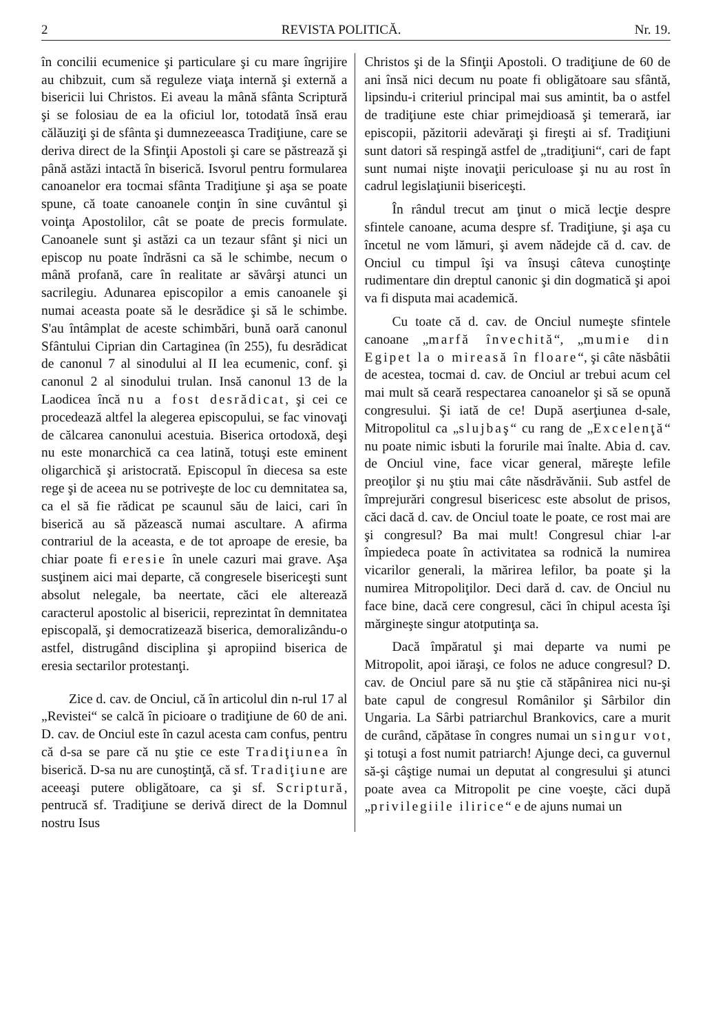2 REVISTA POLITICĂ. Nr. 19.
în concilii ecumenice şi particulare şi cu mare îngrijire au chibzuit, cum să reguleze viaţa internă şi externă a bisericii lui Christos. Ei aveau la mână sfânta Scriptură şi se folosiau de ea la oficiul lor, totodată însă erau călăuziţi şi de sfânta şi dumnezeeasca Tradiţiune, care se deriva direct de la Sfinţii Apostoli şi care se păstrează şi până astăzi intactă în biserică. Isvorul pentru formularea canoanelor era tocmai sfânta Tradiţiune şi aşa se poate spune, că toate canoanele conţin în sine cuvântul şi voinţa Apostolilor, cât se poate de precis formulate. Canoanele sunt şi astăzi ca un tezaur sfânt şi nici un episcop nu poate îndrăsni ca să le schimbe, necum o mână profană, care în realitate ar săvârşi atunci un sacrilegiu. Adunarea episcopilor a emis canoanele şi numai aceasta poate să le desrădice şi să le schimbe. S'au întâmplat de aceste schimbări, bună oară canonul Sfântului Ciprian din Cartaginea (în 255), fu desrădicat de canonul 7 al sinodului al II lea ecumenic, conf. şi canonul 2 al sinodului trulan. Insă canonul 13 de la Laodicea încă nu a fost desrădicat, şi cei ce procedează altfel la alegerea episcopului, se fac vinovaţi de călcarea canonului acestuia. Biserica ortodoxă, deşi nu este monarchică ca cea latină, totuşi este eminent oligarchică şi aristocrată. Episcopul în diecesa sa este rege şi de aceea nu se potriveşte de loc cu demnitatea sa, ca el să fie rădicat pe scaunul său de laici, cari în biserică au să păzească numai ascultare. A afirma contrariul de la aceasta, e de tot aproape de eresie, ba chiar poate fi eresie în unele cazuri mai grave. Aşa susţinem aici mai departe, că congresele bisericeşti sunt absolut nelegale, ba neertate, căci ele alterează caracterul apostolic al bisericii, reprezintat în demnitatea episcopală, şi democratizează biserica, demoralizându-o astfel, distrugând disciplina şi apropiind biserica de eresia sectarilor protestanţi.
Zice d. cav. de Onciul, că în articolul din n-rul 17 al „Revistei“ se calcă în picioare o tradiţiune de 60 de ani. D. cav. de Onciul este în cazul acesta cam confus, pentru că d-sa se pare că nu ştie ce este Tradiţiunea în biserică. D-sa nu are cunoştinţă, că sf. Tradiţiune are aceeaşi putere obligătoare, ca şi sf. Scriptură, pentrucă sf. Tradiţiune se derivă direct de la Domnul nostru Isus
Christos şi de la Sfinţii Apostoli. O tradiţiune de 60 de ani însă nici decum nu poate fi obligătoare sau sfântă, lipsindu-i criteriul principal mai sus amintit, ba o astfel de tradiţiune este chiar primejdioasă şi temerară, iar episcopii, păzitorii adevăraţi şi fireşti ai sf. Tradiţiuni sunt datori să respingă astfel de „tradiţiuni“, cari de fapt sunt numai nişte inovaţii periculoase şi nu au rost în cadrul legislaţiunii bisericeşti.
În rândul trecut am ţinut o mică lecţie despre sfintele canoane, acuma despre sf. Tradiţiune, şi aşa cu încetul ne vom lămuri, şi avem nădejde că d. cav. de Onciul cu timpul îşi va însuşi câteva cunoştinţe rudimentare din dreptul canonic şi din dogmatică şi apoi va fi disputa mai academică.
Cu toate că d. cav. de Onciul numeşte sfintele canoane „marfă învechită“, „mumie din Egipet la o mireasă în floare“, şi câte năsbâtii de acestea, tocmai d. cav. de Onciul ar trebui acum cel mai mult să ceară respectarea canoanelor şi să se opună congresului. Şi iată de ce! După aserţiunea d-sale, Mitropolitul ca „slujbaş“ cu rang de „Excelenţă“ nu poate nimic isbuti la forurile mai înalte. Abia d. cav. de Onciul vine, face vicar general, măreşte lefile preoţilor şi nu ştiu mai câte năsdrăvănii. Sub astfel de împrejurări congresul bisericesc este absolut de prisos, căci dacă d. cav. de Onciul toate le poate, ce rost mai are şi congresul? Ba mai mult! Congresul chiar l-ar împiedeca poate în activitatea sa rodnică la numirea vicarilor generali, la mărirea lefilor, ba poate şi la numirea Mitropoliţilor. Deci dară d. cav. de Onciul nu face bine, dacă cere congresul, căci în chipul acesta îşi mărgineşte singur atotputinţa sa.
Dacă împăratul şi mai departe va numi pe Mitropolit, apoi iăraşi, ce folos ne aduce congresul? D. cav. de Onciul pare să nu ştie că stăpânirea nici nu-şi bate capul de congresul Românilor şi Sârbilor din Ungaria. La Sârbi patriarchul Brankovics, care a murit de curând, căpătase în congres numai un singur vot, şi totuşi a fost numit patriarch! Ajunge deci, ca guvernul să-şi câştige numai un deputat al congresului şi atunci poate avea ca Mitropolit pe cine voeşte, căci după „privilegiile ilirice“ e de ajuns numai un